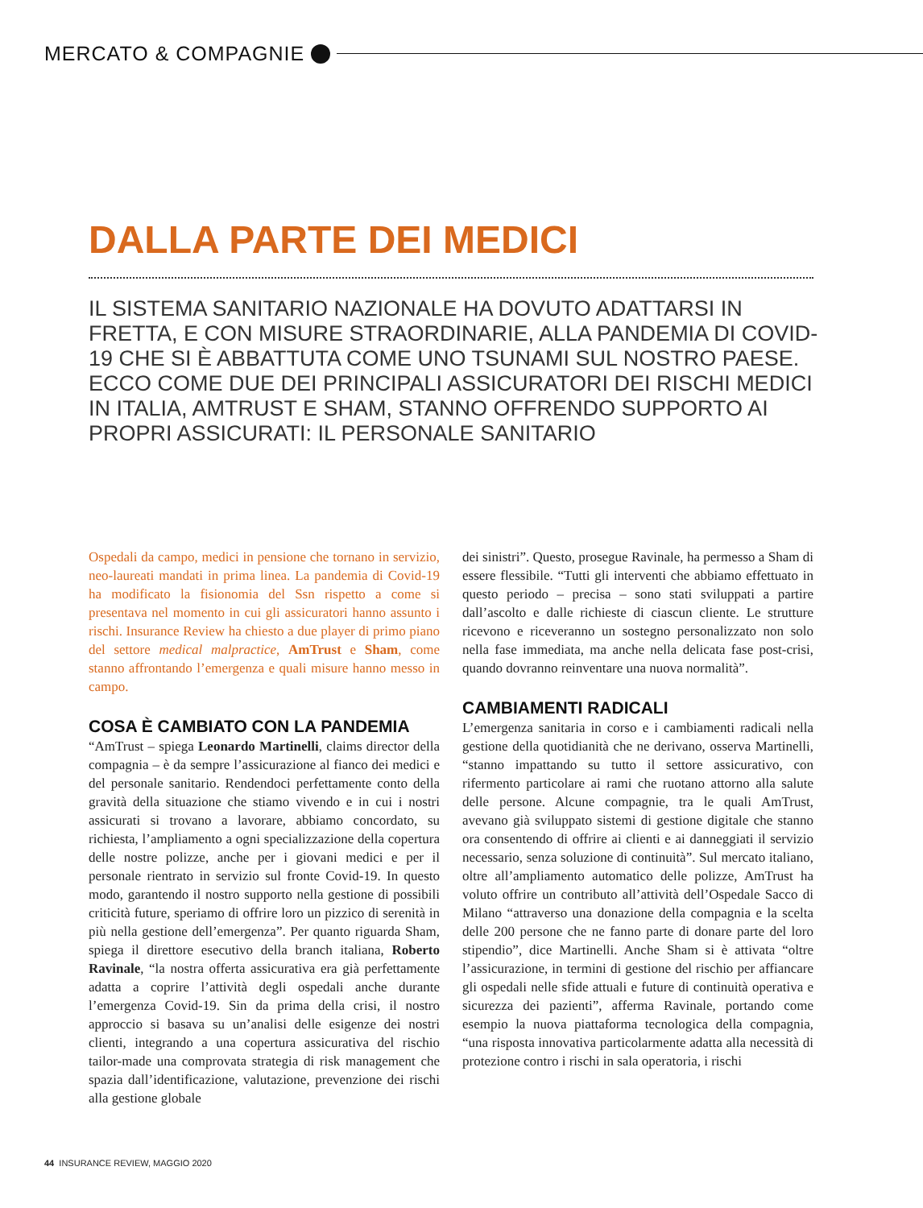MERCATO & COMPAGNIE
DALLA PARTE DEI MEDICI
IL SISTEMA SANITARIO NAZIONALE HA DOVUTO ADATTARSI IN FRETTA, E CON MISURE STRAORDINARIE, ALLA PANDEMIA DI COVID-19 CHE SI È ABBATTUTA COME UNO TSUNAMI SUL NOSTRO PAESE. ECCO COME DUE DEI PRINCIPALI ASSICURATORI DEI RISCHI MEDICI IN ITALIA, AMTRUST E SHAM, STANNO OFFRENDO SUPPORTO AI PROPRI ASSICURATI: IL PERSONALE SANITARIO
Ospedali da campo, medici in pensione che tornano in servizio, neo-laureati mandati in prima linea. La pandemia di Covid-19 ha modificato la fisionomia del Ssn rispetto a come si presentava nel momento in cui gli assicuratori hanno assunto i rischi. Insurance Review ha chiesto a due player di primo piano del settore medical malpractice, AmTrust e Sham, come stanno affrontando l’emergenza e quali misure hanno messo in campo.
COSA È CAMBIATO CON LA PANDEMIA
“AmTrust – spiega Leonardo Martinelli, claims director della compagnia – è da sempre l’assicurazione al fianco dei medici e del personale sanitario. Rendendoci perfettamente conto della gravità della situazione che stiamo vivendo e in cui i nostri assicurati si trovano a lavorare, abbiamo concordato, su richiesta, l’ampliamento a ogni specializzazione della copertura delle nostre polizze, anche per i giovani medici e per il personale rientrato in servizio sul fronte Covid-19. In questo modo, garantendo il nostro supporto nella gestione di possibili criticità future, speriamo di offrire loro un pizzico di serenità in più nella gestione dell’emergenza”. Per quanto riguarda Sham, spiega il direttore esecutivo della branch italiana, Roberto Ravinale, “la nostra offerta assicurativa era già perfettamente adatta a coprire l’attività degli ospedali anche durante l’emergenza Covid-19. Sin da prima della crisi, il nostro approccio si basava su un’analisi delle esigenze dei nostri clienti, integrando a una copertura assicurativa del rischio tailor-made una comprovata strategia di risk management che spazia dall’identificazione, valutazione, prevenzione dei rischi alla gestione globale
dei sinistri”. Questo, prosegue Ravinale, ha permesso a Sham di essere flessibile. “Tutti gli interventi che abbiamo effettuato in questo periodo – precisa – sono stati sviluppati a partire dall’ascolto e dalle richieste di ciascun cliente. Le strutture ricevono e riceveranno un sostegno personalizzato non solo nella fase immediata, ma anche nella delicata fase post-crisi, quando dovranno reinventare una nuova normalità”.
CAMBIAMENTI RADICALI
L’emergenza sanitaria in corso e i cambiamenti radicali nella gestione della quotidianità che ne derivano, osserva Martinelli, “stanno impattando su tutto il settore assicurativo, con rifermento particolare ai rami che ruotano attorno alla salute delle persone. Alcune compagnie, tra le quali AmTrust, avevano già sviluppato sistemi di gestione digitale che stanno ora consentendo di offrire ai clienti e ai danneggiati il servizio necessario, senza soluzione di continuità”. Sul mercato italiano, oltre all’ampliamento automatico delle polizze, AmTrust ha voluto offrire un contributo all’attività dell’Ospedale Sacco di Milano “attraverso una donazione della compagnia e la scelta delle 200 persone che ne fanno parte di donare parte del loro stipendio”, dice Martinelli. Anche Sham si è attivata “oltre l’assicurazione, in termini di gestione del rischio per affiancare gli ospedali nelle sfide attuali e future di continuità operativa e sicurezza dei pazienti”, afferma Ravinale, portando come esempio la nuova piattaforma tecnologica della compagnia, “una risposta innovativa particolarmente adatta alla necessità di protezione contro i rischi in sala operatoria, i rischi
44 INSURANCE REVIEW, MAGGIO 2020